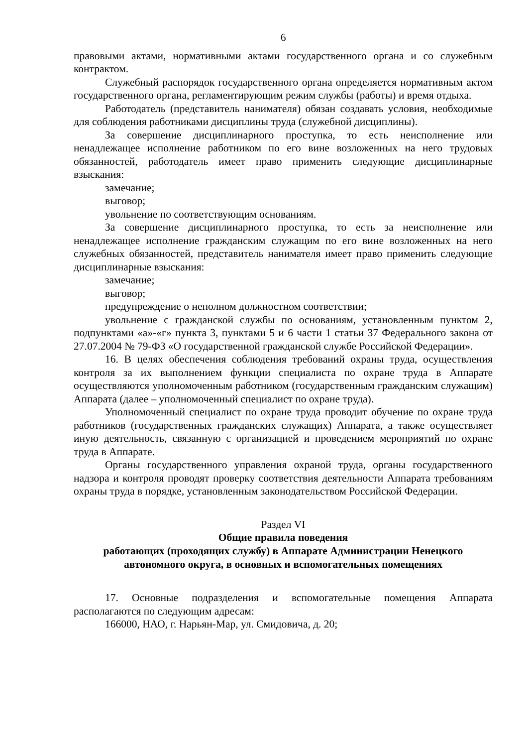6
правовыми актами, нормативными актами государственного органа и со служебным контрактом.
Служебный распорядок государственного органа определяется нормативным актом государственного органа, регламентирующим режим службы (работы) и время отдыха.
Работодатель (представитель нанимателя) обязан создавать условия, необходимые для соблюдения работниками дисциплины труда (служебной дисциплины).
За совершение дисциплинарного проступка, то есть неисполнение или ненадлежащее исполнение работником по его вине возложенных на него трудовых обязанностей, работодатель имеет право применить следующие дисциплинарные взыскания:
замечание;
выговор;
увольнение по соответствующим основаниям.
За совершение дисциплинарного проступка, то есть за неисполнение или ненадлежащее исполнение гражданским служащим по его вине возложенных на него служебных обязанностей, представитель нанимателя имеет право применить следующие дисциплинарные взыскания:
замечание;
выговор;
предупреждение о неполном должностном соответствии;
увольнение с гражданской службы по основаниям, установленным пунктом 2, подпунктами «а»-«г» пункта 3, пунктами 5 и 6 части 1 статьи 37 Федерального закона от 27.07.2004 № 79-ФЗ «О государственной гражданской службе Российской Федерации».
16. В целях обеспечения соблюдения требований охраны труда, осуществления контроля за их выполнением функции специалиста по охране труда в Аппарате осуществляются уполномоченным работником (государственным гражданским служащим) Аппарата (далее – уполномоченный специалист по охране труда).
Уполномоченный специалист по охране труда проводит обучение по охране труда работников (государственных гражданских служащих) Аппарата, а также осуществляет иную деятельность, связанную с организацией и проведением мероприятий по охране труда в Аппарате.
Органы государственного управления охраной труда, органы государственного надзора и контроля проводят проверку соответствия деятельности Аппарата требованиям охраны труда в порядке, установленным законодательством Российской Федерации.
Раздел VI
Общие правила поведения
работающих (проходящих службу) в Аппарате Администрации Ненецкого автономного округа, в основных и вспомогательных помещениях
17. Основные подразделения и вспомогательные помещения Аппарата располагаются по следующим адресам:
166000, НАО, г. Нарьян-Мар, ул. Смидовича, д. 20;